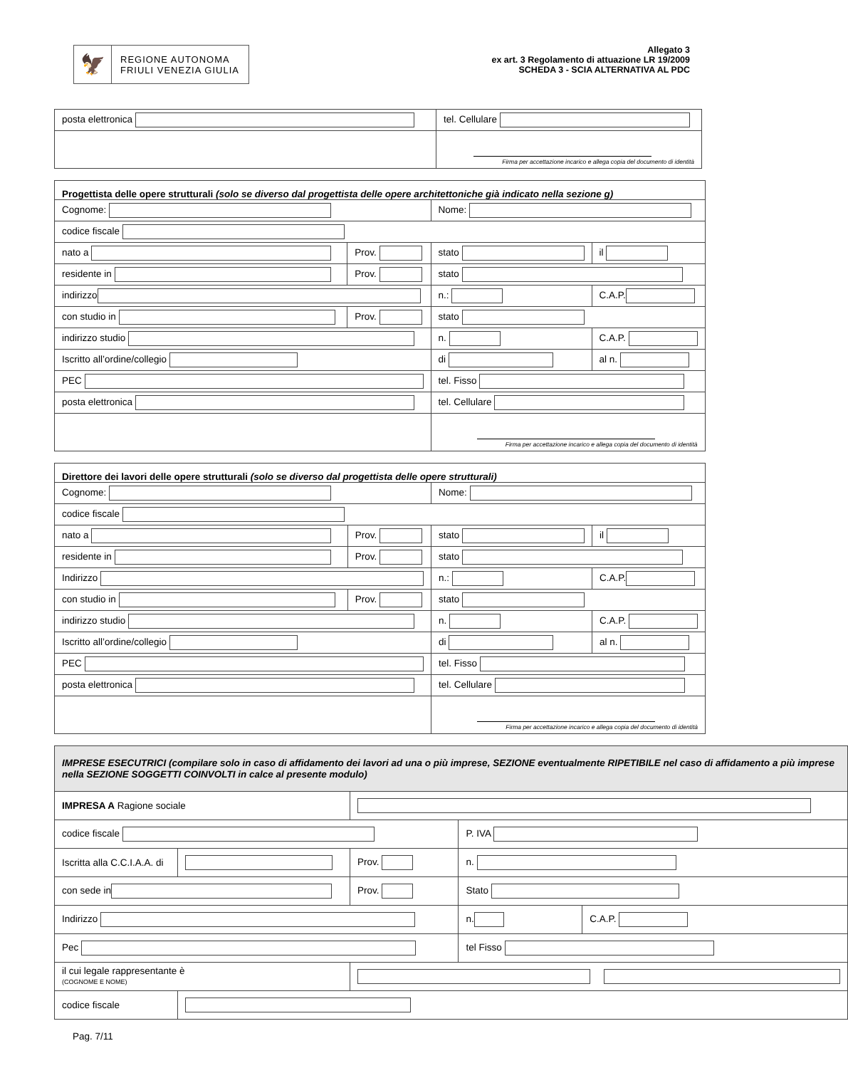🦅
REGIONE AUTONOMA
FRIULI VENEZIA GIULIA
Allegato 3
ex art. 3 Regolamento di attuazione LR 19/2009
SCHEDA 3 - SCIA ALTERNATIVA AL PDC
| posta elettronica | tel. Cellulare |
| | Firma per accettazione incarico e allega copia del documento di identità |
| Progettista delle opere strutturali (solo se diverso dal progettista delle opere architettoniche già indicato nella sezione g) | | | | |
| Cognome: | | Nome: | | |
| codice fiscale | | | | |
| nato a | Prov. | stato | | il |
| residente in | Prov. | stato | | |
| indirizzo | | n.: | C.A.P. | |
| con studio in | Prov. | stato | | |
| indirizzo studio | | n. | C.A.P. | |
| Iscritto all’ordine/collegio | | di | al n. | |
| PEC | | tel. Fisso | | |
| posta elettronica | | tel. Cellulare | | |
| | | Firma per accettazione incarico e allega copia del documento di identità | | |
| Direttore dei lavori delle opere strutturali (solo se diverso dal progettista delle opere strutturali) | | | | |
| Cognome: | | Nome: | | |
| codice fiscale | | | | |
| nato a | Prov. | stato | | il |
| residente in | Prov. | stato | | |
| Indirizzo | | n.: | C.A.P. | |
| con studio in | Prov. | stato | | |
| indirizzo studio | | n. | C.A.P. | |
| Iscritto all’ordine/collegio | | di | al n. | |
| PEC | | tel. Fisso | | |
| posta elettronica | | tel. Cellulare | | |
| | | Firma per accettazione incarico e allega copia del documento di identità | | |
| IMPRESE ESECUTRICI (compilare solo in caso di affidamento dei lavori ad una o più imprese, SEZIONE eventualmente RIPETIBILE nel caso di affidamento a più imprese nella SEZIONE SOGGETTI COINVOLTI in calce al presente modulo) | | | | |
| IMPRESA A Ragione sociale | | | | |
| codice fiscale | | | P. IVA | |
| Iscritta alla C.C.I.A.A. di | | Prov. | n. | |
| con sede in | | Prov. | Stato | |
| Indirizzo | | | n. | C.A.P. |
| Pec | | | tel Fisso | |
| il cui legale rappresentante è (COGNOME E NOME) | | | | |
| codice fiscale | | | | |
Pag. 7/11